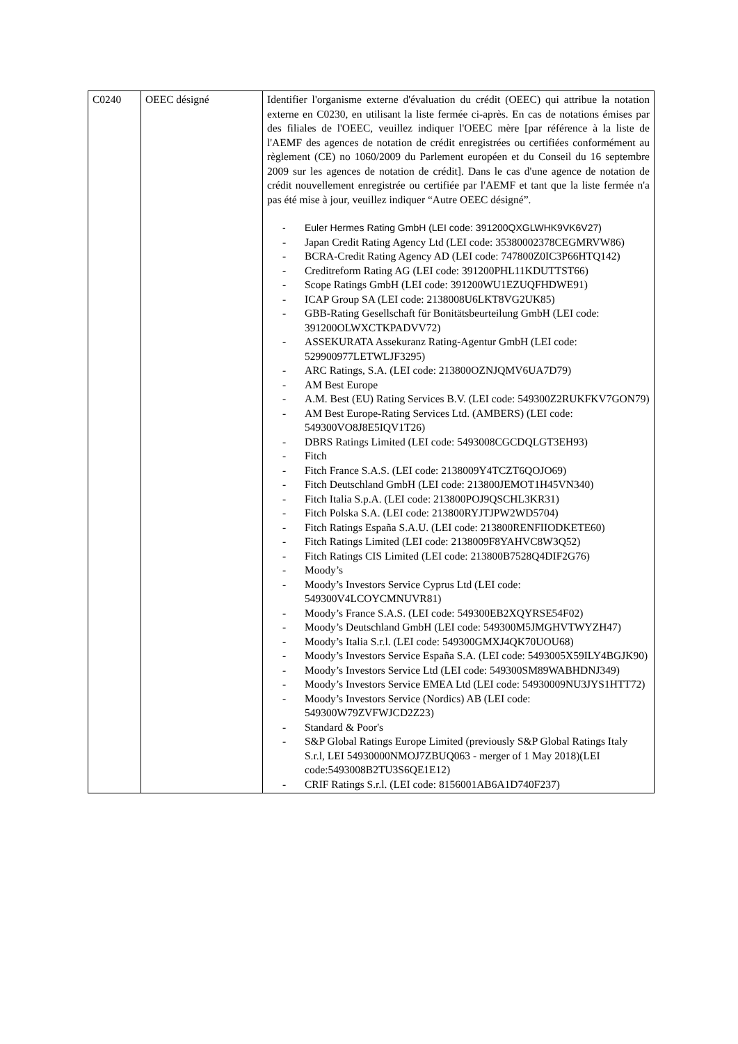| C0240 | OEEC désigné | Identifier l'organisme externe d'évaluation du crédit (OEEC) qui attribue la notation externe en C0230, en utilisant la liste fermée ci-après. En cas de notations émises par des filiales de l'OEEC, veuillez indiquer l'OEEC mère [par référence à la liste de l'AEMF des agences de notation de crédit enregistrées ou certifiées conformément au règlement (CE) no 1060/2009 du Parlement européen et du Conseil du 16 septembre 2009 sur les agences de notation de crédit]. Dans le cas d'une agence de notation de crédit nouvellement enregistrée ou certifiée par l'AEMF et tant que la liste fermée n'a pas été mise à jour, veuillez indiquer “Autre OEEC désigné”. - Euler Hermes Rating GmbH (LEI code: 391200QXGLWHK9VK6V27) - Japan Credit Rating Agency Ltd (LEI code: 35380002378CEGMRVW86) - BCRA-Credit Rating Agency AD (LEI code: 747800Z0IC3P66HTQ142) - Creditreform Rating AG (LEI code: 391200PHL11KDUTTST66) - Scope Ratings GmbH (LEI code: 391200WU1EZUQFHDWE91) - ICAP Group SA (LEI code: 2138008U6LKT8VG2UK85) - GBB-Rating Gesellschaft für Bonitätsbeurteilung GmbH (LEI code: 391200OLWXCTKPADVV72) - ASSEKURATA Assekuranz Rating-Agentur GmbH (LEI code: 529900977LETWLJF3295) - ARC Ratings, S.A. (LEI code: 213800OZNJQMV6UA7D79) - AM Best Europe - A.M. Best (EU) Rating Services B.V. (LEI code: 549300Z2RUKFKV7GON79) - AM Best Europe-Rating Services Ltd. (AMBERS) (LEI code: 549300VO8J8E5IQV1T26) - DBRS Ratings Limited (LEI code: 5493008CGCDQLGT3EH93) - Fitch - Fitch France S.A.S. (LEI code: 2138009Y4TCZT6QOJO69) - Fitch Deutschland GmbH (LEI code: 213800JEMOT1H45VN340) - Fitch Italia S.p.A. (LEI code: 213800POJ9QSCHL3KR31) - Fitch Polska S.A. (LEI code: 213800RYJTJPW2WD5704) - Fitch Ratings España S.A.U. (LEI code: 213800RENFIIODKETE60) - Fitch Ratings Limited (LEI code: 2138009F8YAHVC8W3Q52) - Fitch Ratings CIS Limited (LEI code: 213800B7528Q4DIF2G76) - Moody’s - Moody’s Investors Service Cyprus Ltd (LEI code: 549300V4LCOYCMNUVR81) - Moody’s France S.A.S. (LEI code: 549300EB2XQYRSE54F02) - Moody’s Deutschland GmbH (LEI code: 549300M5JMGHVTWYZH47) - Moody’s Italia S.r.l. (LEI code: 549300GMXJ4QK70UOU68) - Moody’s Investors Service España S.A. (LEI code: 5493005X59ILY4BGJK90) - Moody’s Investors Service Ltd (LEI code: 549300SM89WABHDNJ349) - Moody’s Investors Service EMEA Ltd (LEI code: 54930009NU3JYS1HTT72) - Moody’s Investors Service (Nordics) AB (LEI code: 549300W79ZVFWJCD2Z23) - Standard & Poor's - S&P Global Ratings Europe Limited (previously S&P Global Ratings Italy S.r.l, LEI 54930000NMOJ7ZBUQ063 - merger of 1 May 2018)(LEI code:5493008B2TU3S6QE1E12) - CRIF Ratings S.r.l. (LEI code: 8156001AB6A1D740F237) |